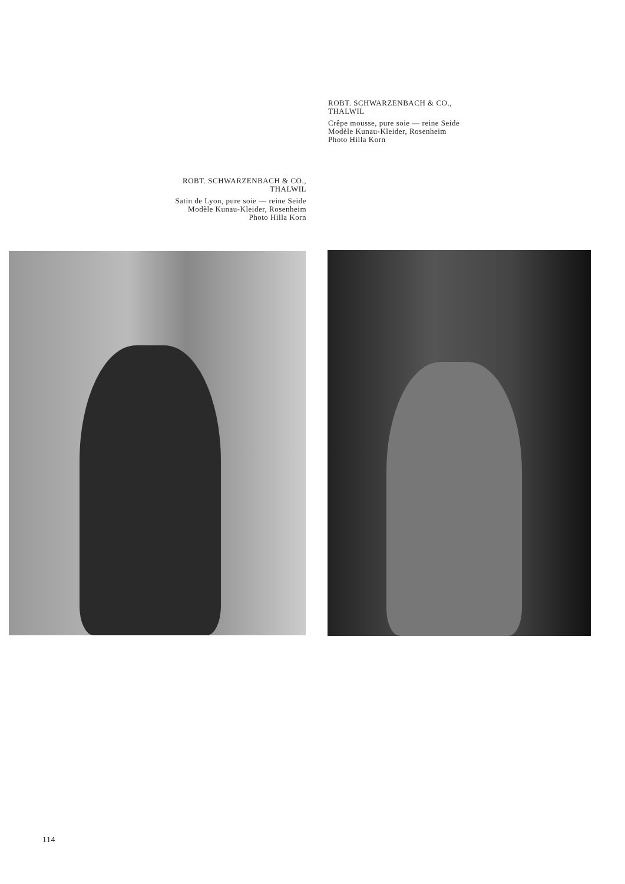ROBT. SCHWARZENBACH & CO.,
THALWIL
Crêpe mousse, pure soie — reine Seide
Modèle Kunau-Kleider, Rosenheim
Photo Hilla Korn
ROBT. SCHWARZENBACH & CO.,
THALWIL
Satin de Lyon, pure soie — reine Seide
Modèle Kunau-Kleider, Rosenheim
Photo Hilla Korn
114